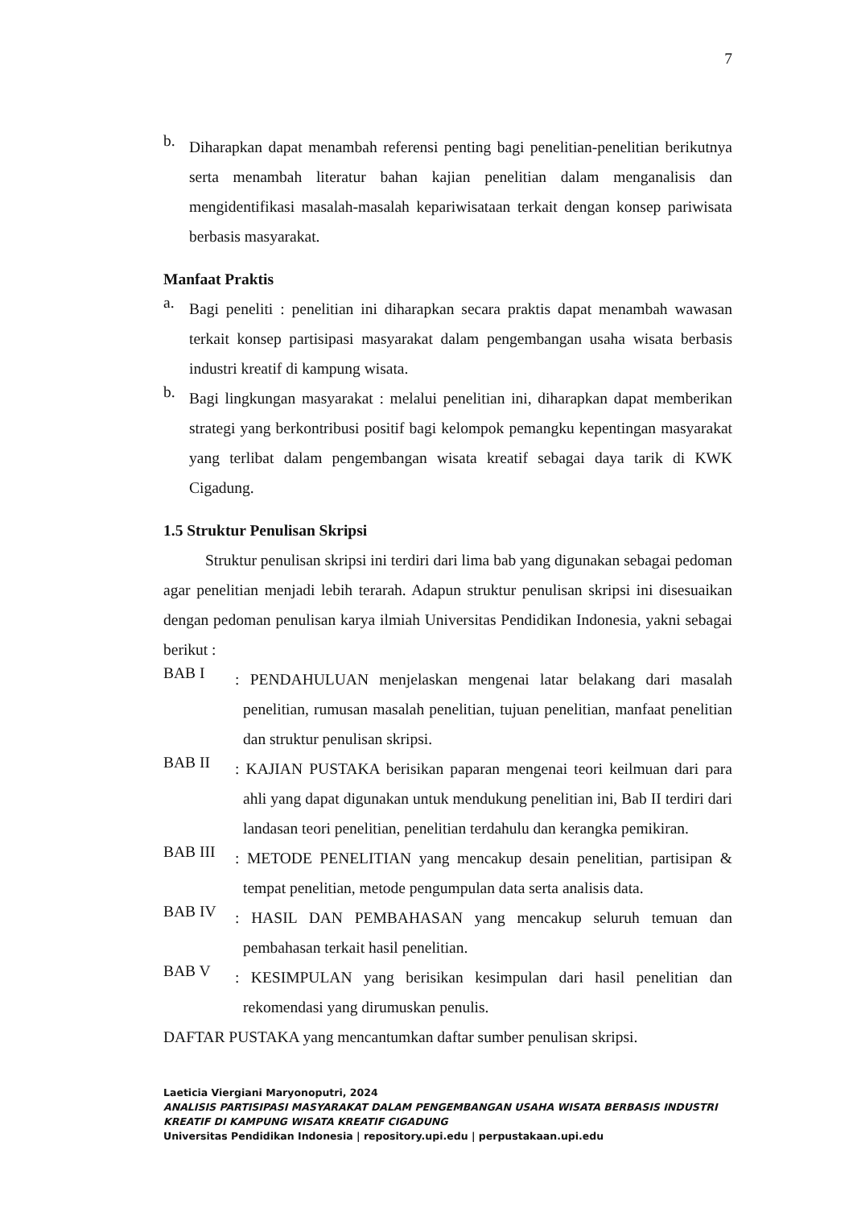7
b.
Diharapkan dapat menambah referensi penting bagi penelitian-penelitian berikutnya serta menambah literatur bahan kajian penelitian dalam menganalisis dan mengidentifikasi masalah-masalah kepariwisataan terkait dengan konsep pariwisata berbasis masyarakat.
Manfaat Praktis
a.
Bagi peneliti : penelitian ini diharapkan secara praktis dapat menambah wawasan terkait konsep partisipasi masyarakat dalam pengembangan usaha wisata berbasis industri kreatif di kampung wisata.
b.
Bagi lingkungan masyarakat : melalui penelitian ini, diharapkan dapat memberikan strategi yang berkontribusi positif bagi kelompok pemangku kepentingan masyarakat yang terlibat dalam pengembangan wisata kreatif sebagai daya tarik di KWK Cigadung.
1.5 Struktur Penulisan Skripsi
Struktur penulisan skripsi ini terdiri dari lima bab yang digunakan sebagai pedoman agar penelitian menjadi lebih terarah. Adapun struktur penulisan skripsi ini disesuaikan dengan pedoman penulisan karya ilmiah Universitas Pendidikan Indonesia, yakni sebagai berikut :
BAB I
: PENDAHULUAN menjelaskan mengenai latar belakang dari masalah penelitian, rumusan masalah penelitian, tujuan penelitian, manfaat penelitian dan struktur penulisan skripsi.
BAB II
: KAJIAN PUSTAKA berisikan paparan mengenai teori keilmuan dari para ahli yang dapat digunakan untuk mendukung penelitian ini, Bab II terdiri dari landasan teori penelitian, penelitian terdahulu dan kerangka pemikiran.
BAB III
: METODE PENELITIAN yang mencakup desain penelitian, partisipan & tempat penelitian, metode pengumpulan data serta analisis data.
BAB IV
: HASIL DAN PEMBAHASAN yang mencakup seluruh temuan dan pembahasan terkait hasil penelitian.
BAB V
: KESIMPULAN yang berisikan kesimpulan dari hasil penelitian dan rekomendasi yang dirumuskan penulis.
DAFTAR PUSTAKA yang mencantumkan daftar sumber penulisan skripsi.
Laeticia Viergiani Maryonoputri, 2024
ANALISIS PARTISIPASI MASYARAKAT DALAM PENGEMBANGAN USAHA WISATA BERBASIS INDUSTRI KREATIF DI KAMPUNG WISATA KREATIF CIGADUNG
Universitas Pendidikan Indonesia | repository.upi.edu | perpustakaan.upi.edu